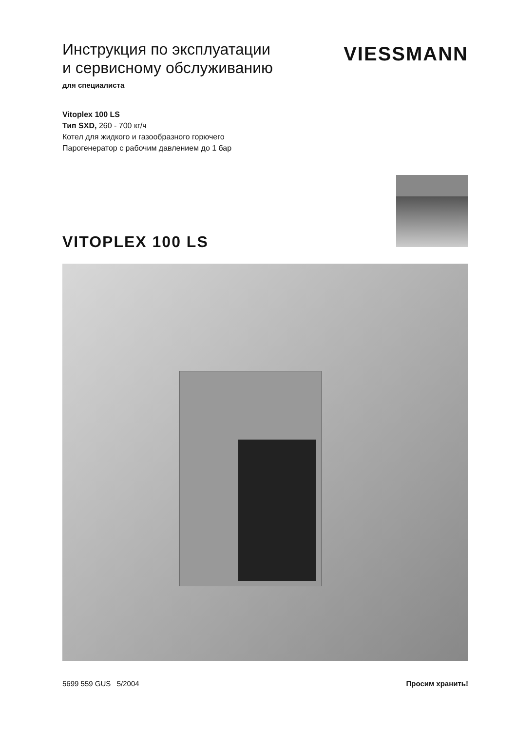Инструкция по эксплуатации
и сервисному обслуживанию
для специалиста
VIESSMANN
Vitoplex 100 LS
Тип SXD, 260 - 700 кг/ч
Котел для жидкого и газообразного горючего
Парогенератор с рабочим давлением до 1 бар
VITOPLEX 100 LS
5699 559 GUS 5/2004 Просим хранить!